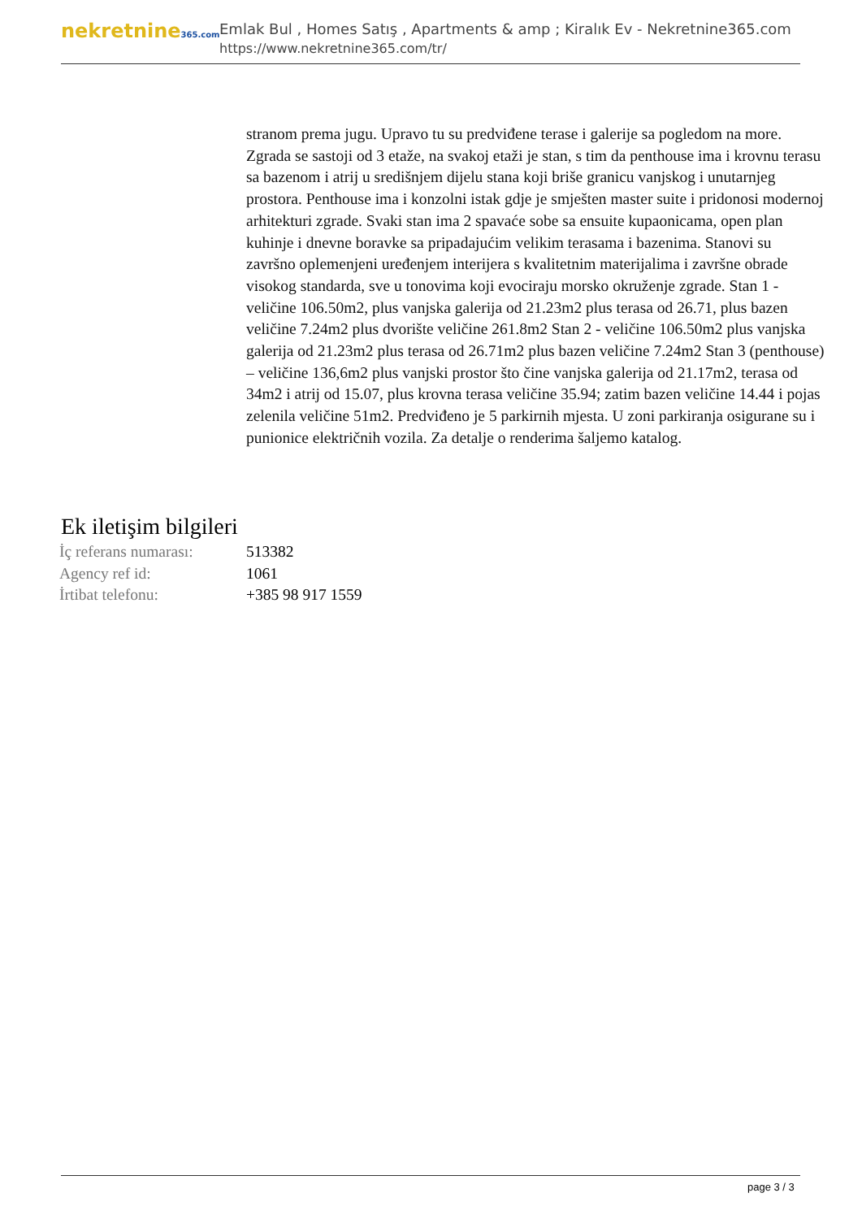nekretnine365.com
Emlak Bul , Homes Satış , Apartments & amp ; Kiralık Ev - Nekretnine365.com
https://www.nekretnine365.com/tr/
stranom prema jugu. Upravo tu su predviđene terase i galerije sa pogledom na more. Zgrada se sastoji od 3 etaže, na svakoj etaži je stan, s tim da penthouse ima i krovnu terasu sa bazenom i atrij u središnjem dijelu stana koji briše granicu vanjskog i unutarnjeg prostora. Penthouse ima i konzolni istak gdje je smješten master suite i pridonosi modernoj arhitekturi zgrade. Svaki stan ima 2 spavaće sobe sa ensuite kupaonicama, open plan kuhinje i dnevne boravke sa pripadajućim velikim terasama i bazenima. Stanovi su završno oplemenjeni uređenjem interijera s kvalitetnim materijalima i završne obrade visokog standarda, sve u tonovima koji evociraju morsko okruženje zgrade. Stan 1 - veličine 106.50m2, plus vanjska galerija od 21.23m2 plus terasa od 26.71, plus bazen veličine 7.24m2 plus dvorište veličine 261.8m2 Stan 2 - veličine 106.50m2 plus vanjska galerija od 21.23m2 plus terasa od 26.71m2 plus bazen veličine 7.24m2 Stan 3 (penthouse) – veličine 136,6m2 plus vanjski prostor što čine vanjska galerija od 21.17m2, terasa od 34m2 i atrij od 15.07, plus krovna terasa veličine 35.94; zatim bazen veličine 14.44 i pojas zelenila veličine 51m2. Predviđeno je 5 parkirnih mjesta. U zoni parkiranja osigurane su i punionice električnih vozila. Za detalje o renderima šaljemo katalog.
Ek iletişim bilgileri
| İç referans numarası: | 513382 |
| Agency ref id: | 1061 |
| İrtibat telefonu: | +385 98 917 1559 |
page 3 / 3